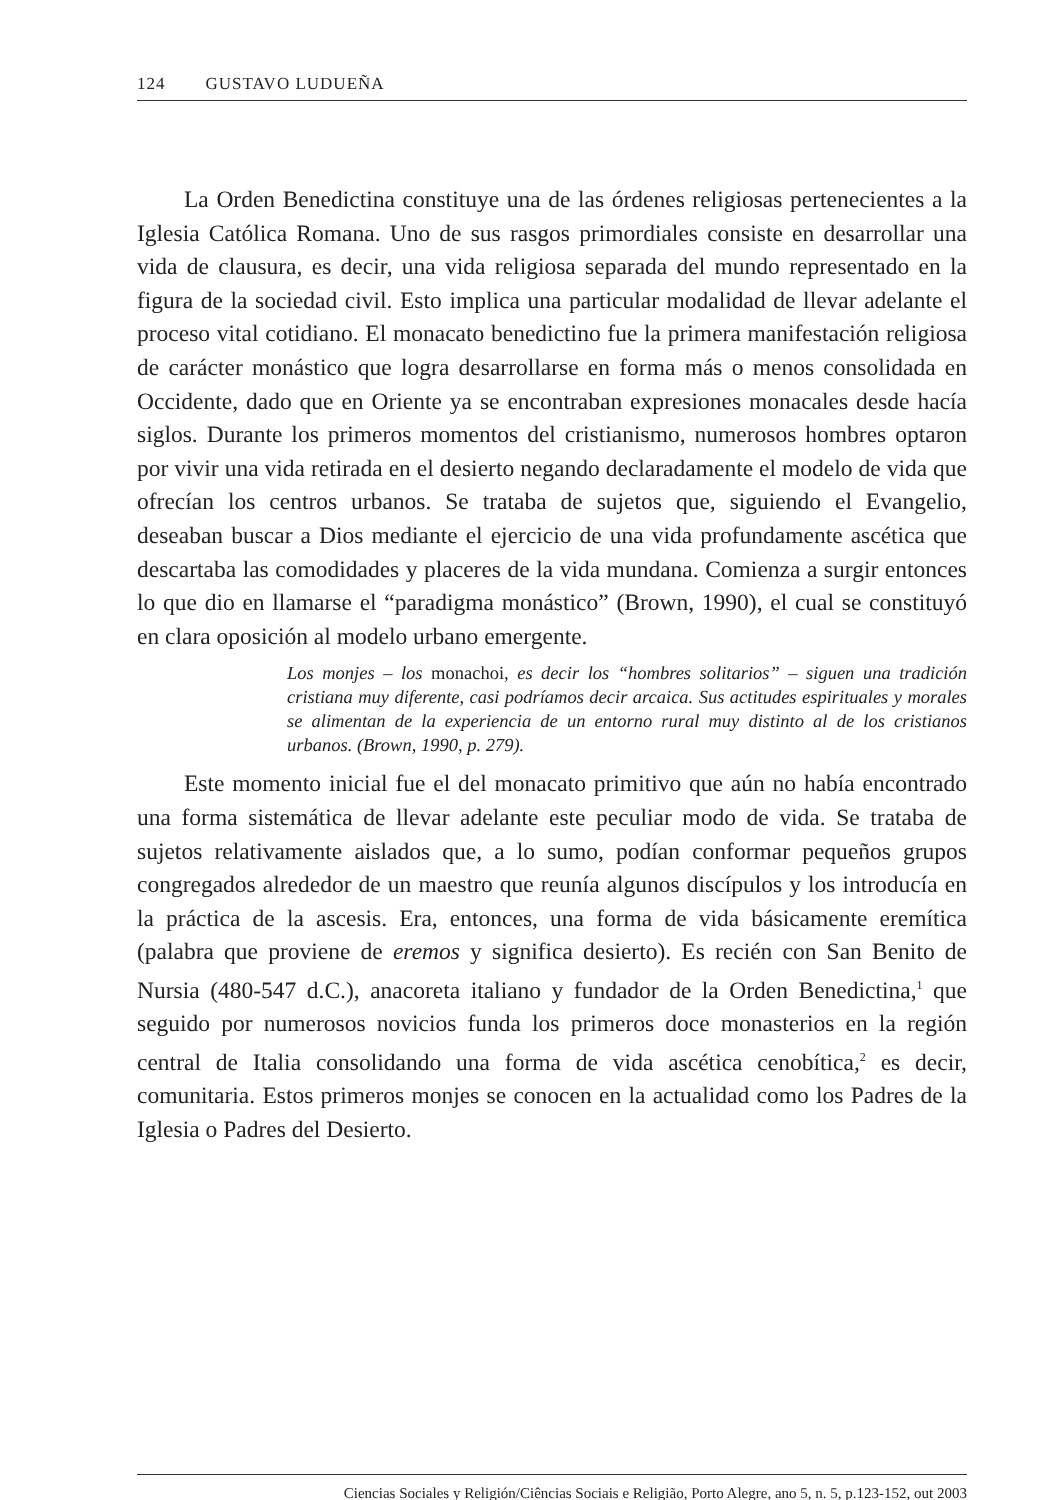124 GUSTAVO LUDUEÑA
La Orden Benedictina constituye una de las órdenes religiosas pertenecientes a la Iglesia Católica Romana. Uno de sus rasgos primordiales consiste en desarrollar una vida de clausura, es decir, una vida religiosa separada del mundo representado en la figura de la sociedad civil. Esto implica una particular modalidad de llevar adelante el proceso vital cotidiano. El monacato benedictino fue la primera manifestación religiosa de carácter monástico que logra desarrollarse en forma más o menos consolidada en Occidente, dado que en Oriente ya se encontraban expresiones monacales desde hacía siglos. Durante los primeros momentos del cristianismo, numerosos hombres optaron por vivir una vida retirada en el desierto negando declaradamente el modelo de vida que ofrecían los centros urbanos. Se trataba de sujetos que, siguiendo el Evangelio, deseaban buscar a Dios mediante el ejercicio de una vida profundamente ascética que descartaba las comodidades y placeres de la vida mundana. Comienza a surgir entonces lo que dio en llamarse el “paradigma monástico” (Brown, 1990), el cual se constituyó en clara oposición al modelo urbano emergente.
Los monjes – los monachoi, es decir los “hombres solitarios” – siguen una tradición cristiana muy diferente, casi podríamos decir arcaica. Sus actitudes espirituales y morales se alimentan de la experiencia de un entorno rural muy distinto al de los cristianos urbanos. (Brown, 1990, p. 279).
Este momento inicial fue el del monacato primitivo que aún no había encontrado una forma sistemática de llevar adelante este peculiar modo de vida. Se trataba de sujetos relativamente aislados que, a lo sumo, podían conformar pequeños grupos congregados alrededor de un maestro que reunía algunos discípulos y los introducía en la práctica de la ascesis. Era, entonces, una forma de vida básicamente eremítica (palabra que proviene de eremos y significa desierto). Es recién con San Benito de Nursia (480-547 d.C.), anacoreta italiano y fundador de la Orden Benedictina,<sup>1</sup> que seguido por numerosos novicios funda los primeros doce monasterios en la región central de Italia consolidando una forma de vida ascética cenobítica,<sup>2</sup> es decir, comunitaria. Estos primeros monjes se conocen en la actualidad como los Padres de la Iglesia o Padres del Desierto.
Ciencias Sociales y Religión/Ciências Sociais e Religião, Porto Alegre, ano 5, n. 5, p.123-152, out 2003